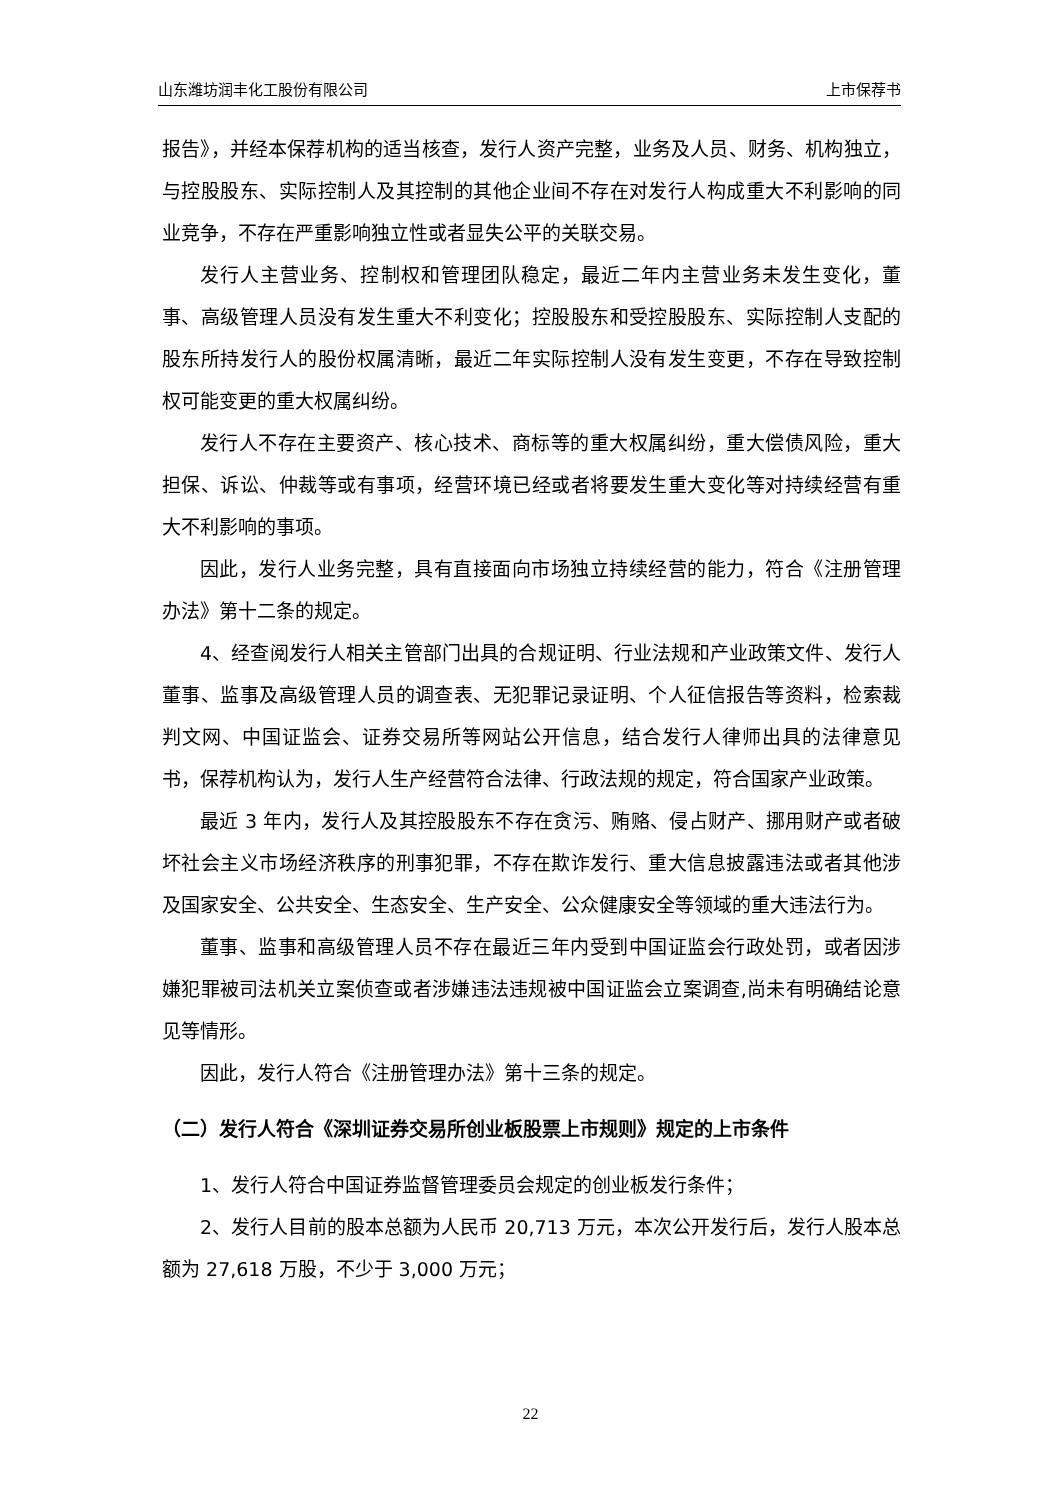山东潍坊润丰化工股份有限公司 上市保荐书
报告》，并经本保荐机构的适当核查，发行人资产完整，业务及人员、财务、机构独立，与控股股东、实际控制人及其控制的其他企业间不存在对发行人构成重大不利影响的同业竞争，不存在严重影响独立性或者显失公平的关联交易。
发行人主营业务、控制权和管理团队稳定，最近二年内主营业务未发生变化，董事、高级管理人员没有发生重大不利变化；控股股东和受控股股东、实际控制人支配的股东所持发行人的股份权属清晰，最近二年实际控制人没有发生变更，不存在导致控制权可能变更的重大权属纠纷。
发行人不存在主要资产、核心技术、商标等的重大权属纠纷，重大偿债风险，重大担保、诉讼、仲裁等或有事项，经营环境已经或者将要发生重大变化等对持续经营有重大不利影响的事项。
因此，发行人业务完整，具有直接面向市场独立持续经营的能力，符合《注册管理办法》第十二条的规定。
4、经查阅发行人相关主管部门出具的合规证明、行业法规和产业政策文件、发行人董事、监事及高级管理人员的调查表、无犯罪记录证明、个人征信报告等资料，检索裁判文网、中国证监会、证券交易所等网站公开信息，结合发行人律师出具的法律意见书，保荐机构认为，发行人生产经营符合法律、行政法规的规定，符合国家产业政策。
最近 3 年内，发行人及其控股股东不存在贪污、贿赂、侵占财产、挪用财产或者破坏社会主义市场经济秩序的刑事犯罪，不存在欺诈发行、重大信息披露违法或者其他涉及国家安全、公共安全、生态安全、生产安全、公众健康安全等领域的重大违法行为。
董事、监事和高级管理人员不存在最近三年内受到中国证监会行政处罚，或者因涉嫌犯罪被司法机关立案侦查或者涉嫌违法违规被中国证监会立案调查,尚未有明确结论意见等情形。
因此，发行人符合《注册管理办法》第十三条的规定。
（二）发行人符合《深圳证券交易所创业板股票上市规则》规定的上市条件
1、发行人符合中国证券监督管理委员会规定的创业板发行条件；
2、发行人目前的股本总额为人民币 20,713 万元，本次公开发行后，发行人股本总额为 27,618 万股，不少于 3,000 万元；
22